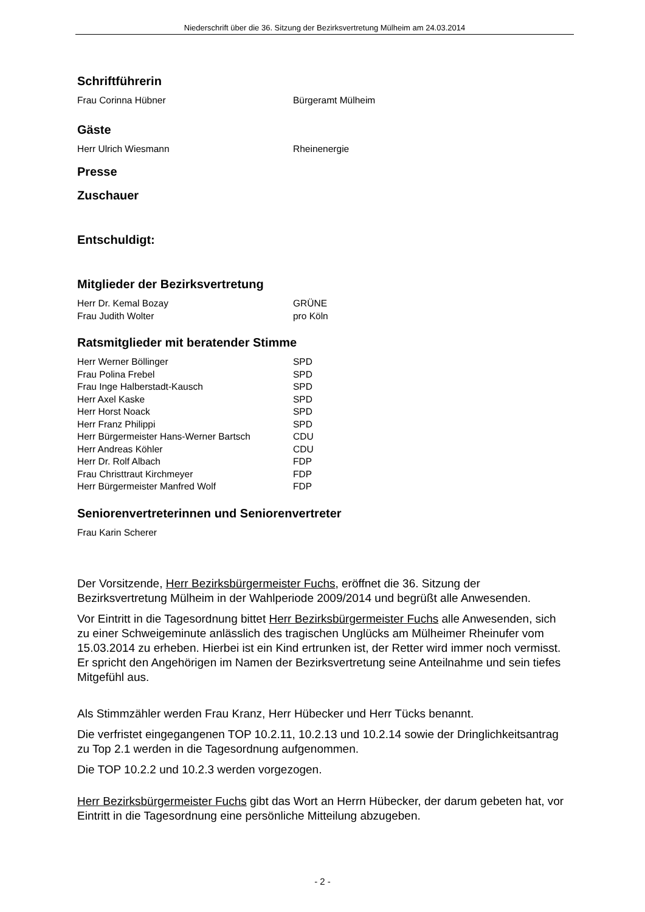Niederschrift über die 36. Sitzung der Bezirksvertretung Mülheim am 24.03.2014
Schriftführerin
| Frau Corinna Hübner | Bürgeramt Mülheim |
Gäste
| Herr Ulrich Wiesmann | Rheinenergie |
Presse
Zuschauer
Entschuldigt:
Mitglieder der Bezirksvertretung
| Herr Dr. Kemal Bozay | GRÜNE |
| Frau Judith Wolter | pro Köln |
Ratsmitglieder mit beratender Stimme
| Herr Werner Böllinger | SPD |
| Frau Polina Frebel | SPD |
| Frau Inge Halberstadt-Kausch | SPD |
| Herr Axel Kaske | SPD |
| Herr Horst Noack | SPD |
| Herr Franz Philippi | SPD |
| Herr Bürgermeister Hans-Werner Bartsch | CDU |
| Herr Andreas Köhler | CDU |
| Herr Dr. Rolf Albach | FDP |
| Frau Christtraut Kirchmeyer | FDP |
| Herr Bürgermeister Manfred Wolf | FDP |
Seniorenvertreterinnen und Seniorenvertreter
| Frau Karin Scherer |
Der Vorsitzende, Herr Bezirksbürgermeister Fuchs, eröffnet die 36. Sitzung der Bezirksvertretung Mülheim in der Wahlperiode 2009/2014 und begrüßt alle Anwesenden.
Vor Eintritt in die Tagesordnung bittet Herr Bezirksbürgermeister Fuchs alle Anwesenden, sich zu einer Schweigeminute anlässlich des tragischen Unglücks am Mülheimer Rheinufer vom 15.03.2014 zu erheben. Hierbei ist ein Kind ertrunken ist, der Retter wird immer noch vermisst. Er spricht den Angehörigen im Namen der Bezirksvertretung seine Anteilnahme und sein tiefes Mitgefühl aus.
Als Stimmzähler werden Frau Kranz, Herr Hübecker und Herr Tücks benannt.
Die verfristet eingegangenen TOP 10.2.11, 10.2.13 und 10.2.14 sowie der Dringlichkeitsantrag zu Top 2.1 werden in die Tagesordnung aufgenommen.
Die TOP 10.2.2 und 10.2.3 werden vorgezogen.
Herr Bezirksbürgermeister Fuchs gibt das Wort an Herrn Hübecker, der darum gebeten hat, vor Eintritt in die Tagesordnung eine persönliche Mitteilung abzugeben.
- 2 -